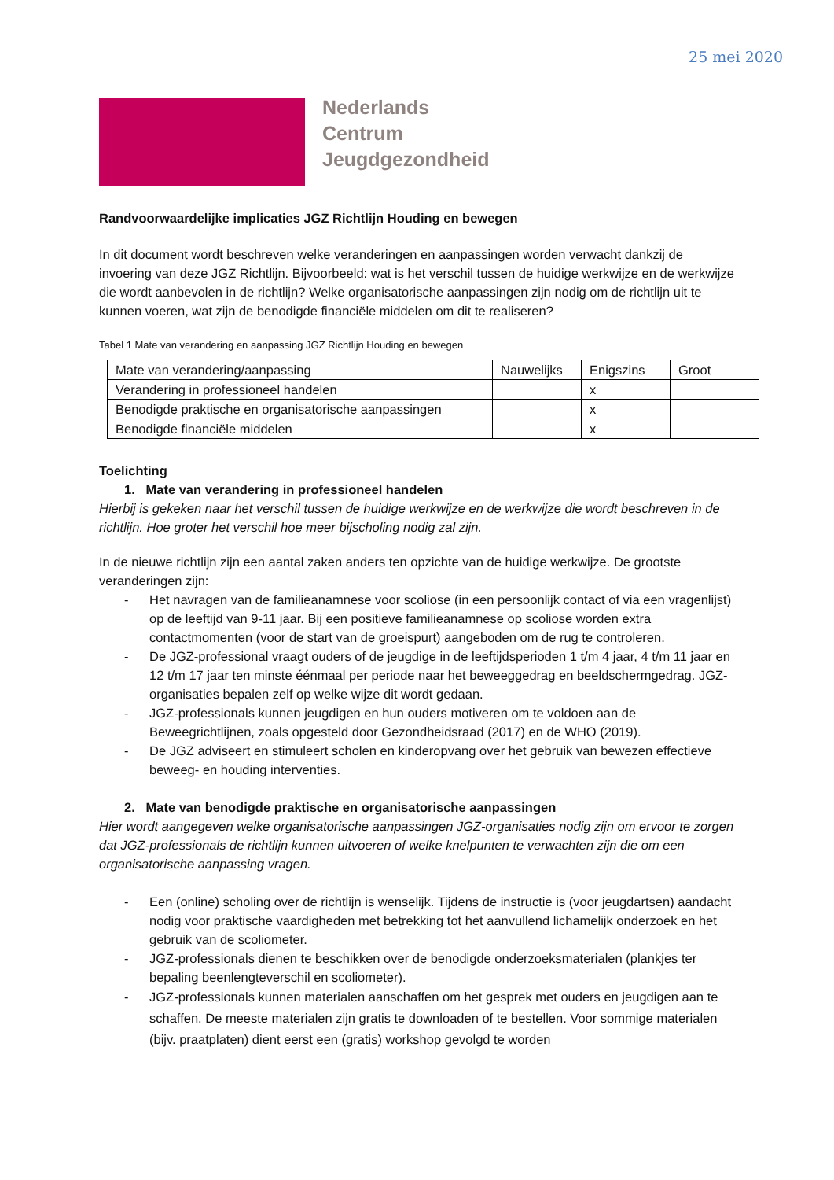25 mei 2020
Nederlands
Centrum
Jeugdgezondheid
Randvoorwaardelijke implicaties JGZ Richtlijn Houding en bewegen
In dit document wordt beschreven welke veranderingen en aanpassingen worden verwacht dankzij de invoering van deze JGZ Richtlijn. Bijvoorbeeld: wat is het verschil tussen de huidige werkwijze en de werkwijze die wordt aanbevolen in de richtlijn? Welke organisatorische aanpassingen zijn nodig om de richtlijn uit te kunnen voeren, wat zijn de benodigde financiële middelen om dit te realiseren?
Tabel 1 Mate van verandering en aanpassing JGZ Richtlijn Houding en bewegen
| Mate van verandering/aanpassing | Nauwelijks | Enigszins | Groot |
| Verandering in professioneel handelen | | x | |
| Benodigde praktische en organisatorische aanpassingen | | x | |
| Benodigde financiële middelen | | x | |
Toelichting
1. Mate van verandering in professioneel handelen
Hierbij is gekeken naar het verschil tussen de huidige werkwijze en de werkwijze die wordt beschreven in de richtlijn. Hoe groter het verschil hoe meer bijscholing nodig zal zijn.
In de nieuwe richtlijn zijn een aantal zaken anders ten opzichte van de huidige werkwijze. De grootste veranderingen zijn:
- Het navragen van de familieanamnese voor scoliose (in een persoonlijk contact of via een vragenlijst) op de leeftijd van 9-11 jaar. Bij een positieve familieanamnese op scoliose worden extra contactmomenten (voor de start van de groeispurt) aangeboden om de rug te controleren.
- De JGZ-professional vraagt ouders of de jeugdige in de leeftijdsperioden 1 t/m 4 jaar, 4 t/m 11 jaar en 12 t/m 17 jaar ten minste éénmaal per periode naar het beweeggedrag en beeldschermgedrag. JGZ-organisaties bepalen zelf op welke wijze dit wordt gedaan.
- JGZ-professionals kunnen jeugdigen en hun ouders motiveren om te voldoen aan de Beweegrichtlijnen, zoals opgesteld door Gezondheidsraad (2017) en de WHO (2019).
- De JGZ adviseert en stimuleert scholen en kinderopvang over het gebruik van bewezen effectieve beweeg- en houding interventies.
2. Mate van benodigde praktische en organisatorische aanpassingen
Hier wordt aangegeven welke organisatorische aanpassingen JGZ-organisaties nodig zijn om ervoor te zorgen dat JGZ-professionals de richtlijn kunnen uitvoeren of welke knelpunten te verwachten zijn die om een organisatorische aanpassing vragen.
- Een (online) scholing over de richtlijn is wenselijk. Tijdens de instructie is (voor jeugdartsen) aandacht nodig voor praktische vaardigheden met betrekking tot het aanvullend lichamelijk onderzoek en het gebruik van de scoliometer.
- JGZ-professionals dienen te beschikken over de benodigde onderzoeksmaterialen (plankjes ter bepaling beenlengteverschil en scoliometer).
- JGZ-professionals kunnen materialen aanschaffen om het gesprek met ouders en jeugdigen aan te schaffen. De meeste materialen zijn gratis te downloaden of te bestellen. Voor sommige materialen (bijv. praatplaten) dient eerst een (gratis) workshop gevolgd te worden